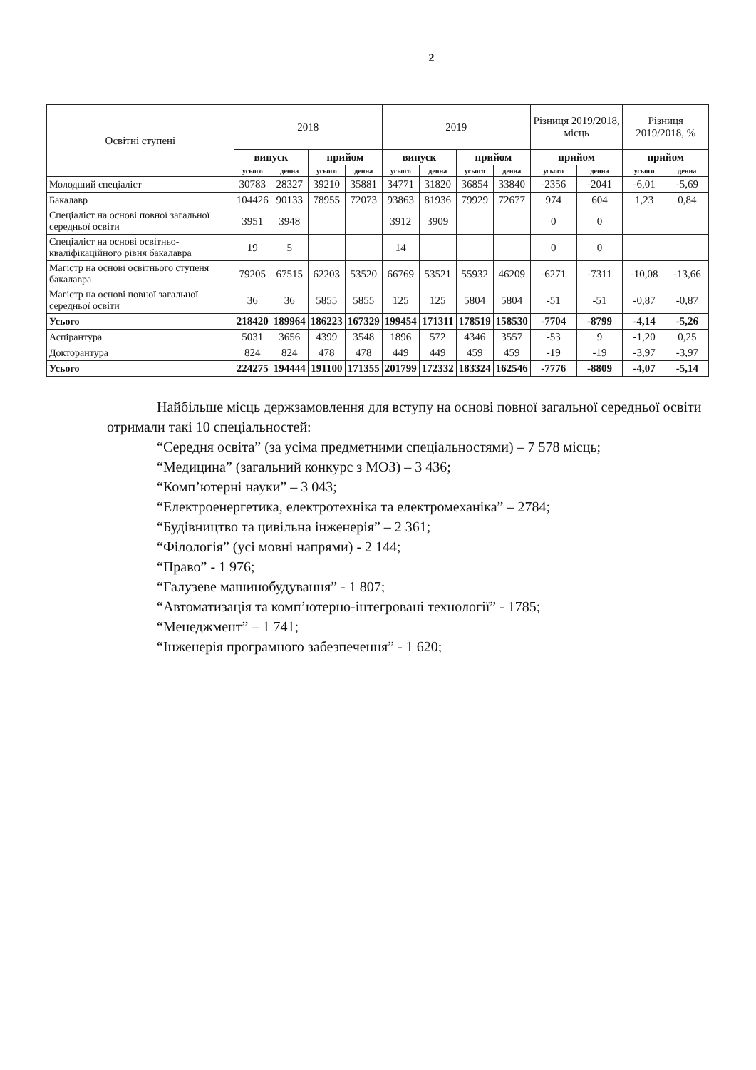2
| Освітні ступені | 2018 | | | | 2019 | | | | Різниця 2019/2018, місць | | Різниця 2019/2018, % | |
| --- | --- | --- | --- | --- | --- | --- | --- | --- | --- | --- | --- | --- |
| | випуск | | прийом | | випуск | | прийом | | прийом | | прийом | |
| | усього | денна | усього | денна | усього | денна | усього | денна | усього | денна | усього | денна |
| Молодший спеціаліст | 30783 | 28327 | 39210 | 35881 | 34771 | 31820 | 36854 | 33840 | -2356 | -2041 | -6,01 | -5,69 |
| Бакалавр | 104426 | 90133 | 78955 | 72073 | 93863 | 81936 | 79929 | 72677 | 974 | 604 | 1,23 | 0,84 |
| Спеціаліст на основі повної загальної середньої освіти | 3951 | 3948 | | | 3912 | 3909 | | | 0 | 0 | | |
| Спеціаліст на основі освітньо-кваліфікаційного рівня бакалавра | 19 | 5 | | | 14 | | | | 0 | 0 | | |
| Магістр на основі освітнього ступеня бакалавра | 79205 | 67515 | 62203 | 53520 | 66769 | 53521 | 55932 | 46209 | -6271 | -7311 | -10,08 | -13,66 |
| Магістр на основі повної загальної середньої освіти | 36 | 36 | 5855 | 5855 | 125 | 125 | 5804 | 5804 | -51 | -51 | -0,87 | -0,87 |
| Усього | 218420 | 189964 | 186223 | 167329 | 199454 | 171311 | 178519 | 158530 | -7704 | -8799 | -4,14 | -5,26 |
| Аспірантура | 5031 | 3656 | 4399 | 3548 | 1896 | 572 | 4346 | 3557 | -53 | 9 | -1,20 | 0,25 |
| Докторантура | 824 | 824 | 478 | 478 | 449 | 449 | 459 | 459 | -19 | -19 | -3,97 | -3,97 |
| Усього | 224275 | 194444 | 191100 | 171355 | 201799 | 172332 | 183324 | 162546 | -7776 | -8809 | -4,07 | -5,14 |
Найбільше місць держзамовлення для вступу на основі повної загальної середньої освіти отримали такі 10 спеціальностей:
“Середня освіта” (за усіма предметними спеціальностями) – 7 578 місць;
“Медицина” (загальний конкурс з МОЗ) – 3 436;
“Комп’ютерні науки” – 3 043;
“Електроенергетика, електротехніка та електромеханіка” – 2784;
“Будівництво та цивільна інженерія” – 2 361;
“Філологія” (усі мовні напрями) - 2 144;
“Право” - 1 976;
“Галузеве машинобудування” - 1 807;
“Автоматизація та комп’ютерно-інтегровані технології” - 1785;
“Менеджмент” – 1 741;
“Інженерія програмного забезпечення” - 1 620;